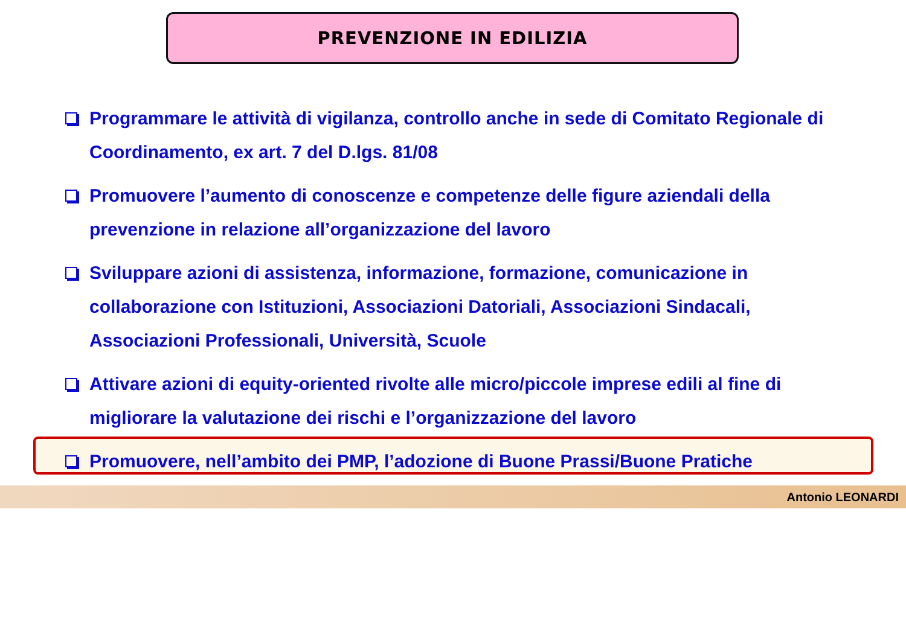PREVENZIONE IN EDILIZIA
Programmare le attività di vigilanza, controllo anche in sede di Comitato Regionale di Coordinamento, ex art. 7 del D.lgs. 81/08
Promuovere l’aumento di conoscenze e competenze delle figure aziendali della prevenzione in relazione all’organizzazione del lavoro
Sviluppare azioni di assistenza, informazione, formazione, comunicazione in collaborazione con Istituzioni, Associazioni Datoriali, Associazioni Sindacali, Associazioni Professionali, Università, Scuole
Attivare azioni di equity-oriented rivolte alle micro/piccole imprese edili al fine di migliorare la valutazione dei rischi e l’organizzazione del lavoro
Promuovere, nell’ambito dei PMP, l’adozione di Buone Prassi/Buone Pratiche
Antonio LEONARDI